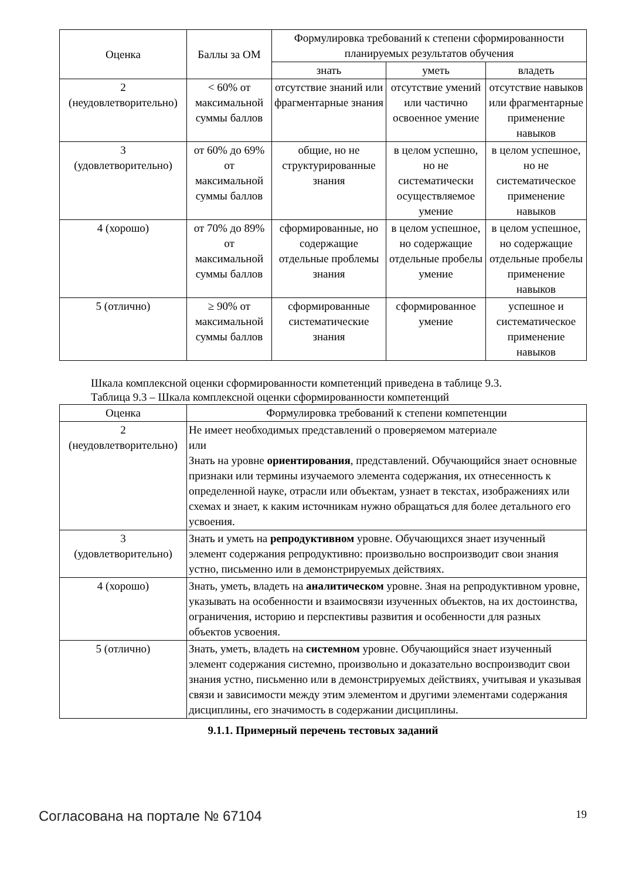| Оценка | Баллы за ОМ | Формулировка требований к степени сформированности планируемых результатов обучения | | |
| --- | --- | --- | --- | --- |
| | | знать | уметь | владеть |
| 2 (неудовлетворительно) | < 60% от максимальной суммы баллов | отсутствие знаний или фрагментарные знания | отсутствие умений или частично освоенное умение | отсутствие навыков или фрагментарные применение навыков |
| 3 (удовлетворительно) | от 60% до 69% от максимальной суммы баллов | общие, но не структурированные знания | в целом успешно, но не систематически осуществляемое умение | в целом успешное, но не систематическое применение навыков |
| 4 (хорошо) | от 70% до 89% от максимальной суммы баллов | сформированные, но содержащие отдельные проблемы знания | в целом успешное, но содержащие отдельные пробелы умение | в целом успешное, но содержащие отдельные пробелы применение навыков |
| 5 (отлично) | ≥ 90% от максимальной суммы баллов | сформированные систематические знания | сформированное умение | успешное и систематическое применение навыков |
Шкала комплексной оценки сформированности компетенций приведена в таблице 9.3.
Таблица 9.3 – Шкала комплексной оценки сформированности компетенций
| Оценка | Формулировка требований к степени компетенции |
| --- | --- |
| 2 (неудовлетворительно) | Не имеет необходимых представлений о проверяемом материале или Знать на уровне ориентирования , представлений. Обучающийся знает основные признаки или термины изучаемого элемента содержания, их отнесенность к определенной науке, отрасли или объектам, узнает в текстах, изображениях или схемах и знает, к каким источникам нужно обращаться для более детального его усвоения. |
| 3 (удовлетворительно) | Знать и уметь на репродуктивном уровне. Обучающихся знает изученный элемент содержания репродуктивно: произвольно воспроизводит свои знания устно, письменно или в демонстрируемых действиях. |
| 4 (хорошо) | Знать, уметь, владеть на аналитическом уровне. Зная на репродуктивном уровне, указывать на особенности и взаимосвязи изученных объектов, на их достоинства, ограничения, историю и перспективы развития и особенности для разных объектов усвоения. |
| 5 (отлично) | Знать, уметь, владеть на системном уровне. Обучающийся знает изученный элемент содержания системно, произвольно и доказательно воспроизводит свои знания устно, письменно или в демонстрируемых действиях, учитывая и указывая связи и зависимости между этим элементом и другими элементами содержания дисциплины, его значимость в содержании дисциплины. |
9.1.1. Примерный перечень тестовых заданий
Согласована на портале № 67104 19